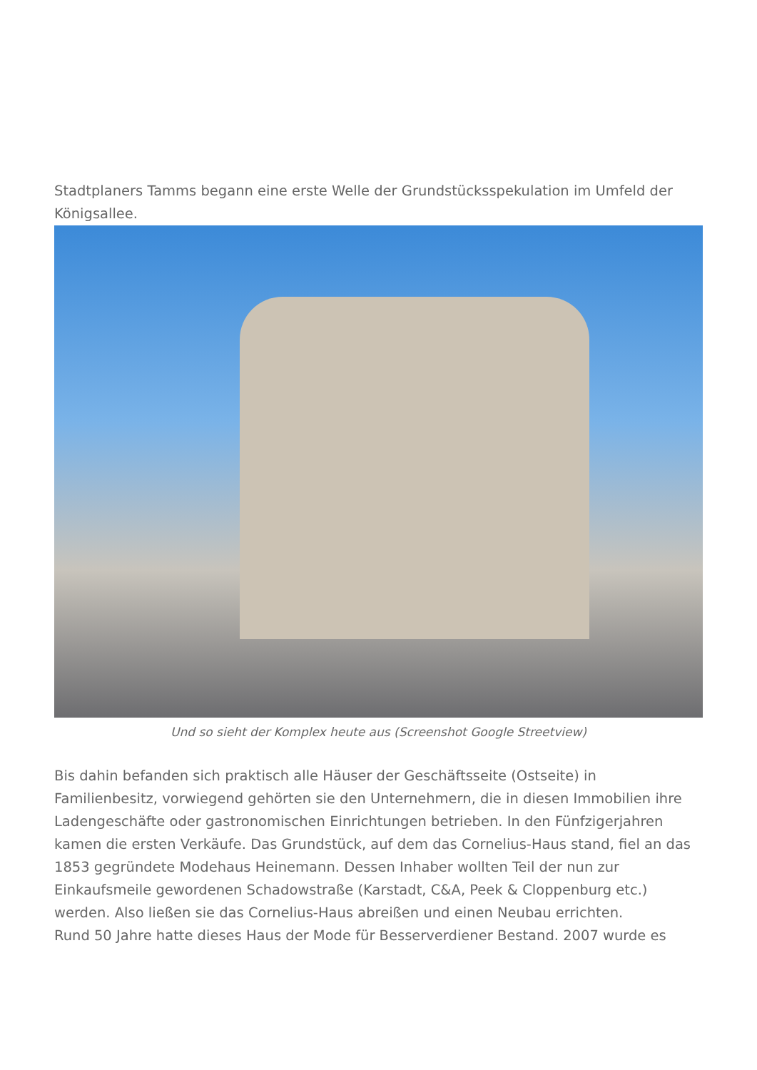Stadtplaners Tamms begann eine erste Welle der Grundstücksspekulation im Umfeld der Königsallee.
Und so sieht der Komplex heute aus (Screenshot Google Streetview)
Bis dahin befanden sich praktisch alle Häuser der Geschäftsseite (Ostseite) in Familienbesitz, vorwiegend gehörten sie den Unternehmern, die in diesen Immobilien ihre Ladengeschäfte oder gastronomischen Einrichtungen betrieben. In den Fünfzigerjahren kamen die ersten Verkäufe. Das Grundstück, auf dem das Cornelius-Haus stand, fiel an das 1853 gegründete Modehaus Heinemann. Dessen Inhaber wollten Teil der nun zur Einkaufsmeile gewordenen Schadowstraße (Karstadt, C&A, Peek & Cloppenburg etc.) werden. Also ließen sie das Cornelius-Haus abreißen und einen Neubau errichten.
Rund 50 Jahre hatte dieses Haus der Mode für Besserverdiener Bestand. 2007 wurde es